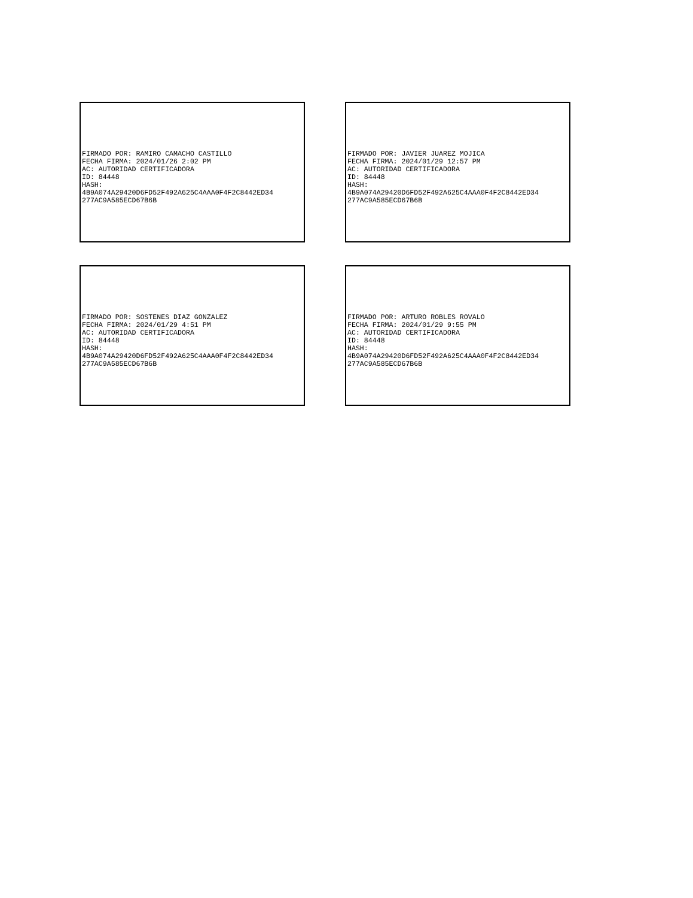FIRMADO POR: RAMIRO CAMACHO CASTILLO FECHA FIRMA: 2024/01/26 2:02 PM AC: AUTORIDAD CERTIFICADORA ID: 84448 HASH: 4B9A074A29420D6FD52F492A625C4AAA0F4F2C8442ED34 277AC9A585ECD67B6B
FIRMADO POR: JAVIER JUAREZ MOJICA FECHA FIRMA: 2024/01/29 12:57 PM AC: AUTORIDAD CERTIFICADORA ID: 84448 HASH: 4B9A074A29420D6FD52F492A625C4AAA0F4F2C8442ED34 277AC9A585ECD67B6B
FIRMADO POR: SOSTENES DIAZ GONZALEZ FECHA FIRMA: 2024/01/29 4:51 PM AC: AUTORIDAD CERTIFICADORA ID: 84448 HASH: 4B9A074A29420D6FD52F492A625C4AAA0F4F2C8442ED34 277AC9A585ECD67B6B
FIRMADO POR: ARTURO ROBLES ROVALO FECHA FIRMA: 2024/01/29 9:55 PM AC: AUTORIDAD CERTIFICADORA ID: 84448 HASH: 4B9A074A29420D6FD52F492A625C4AAA0F4F2C8442ED34 277AC9A585ECD67B6B